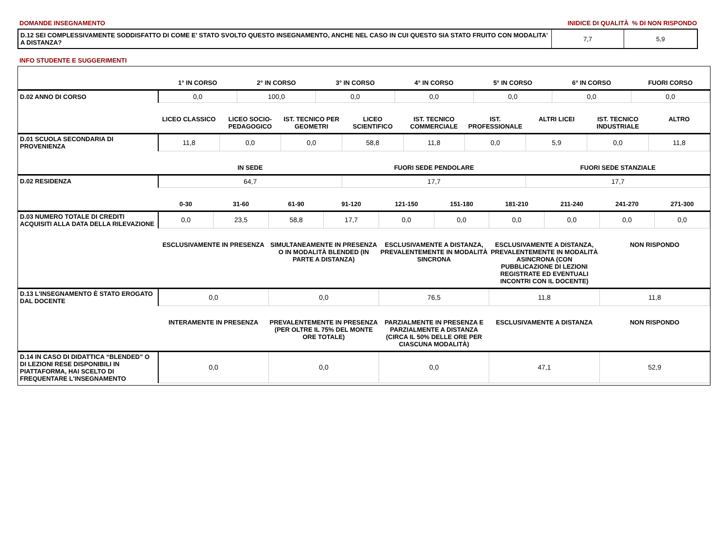DOMANDE INSEGNAMENTO INIDICE DI QUALITÀ % DI NON RISPONDO
| D.12 SEI COMPLESSIVAMENTE SODDISFATTO DI COME E' STATO SVOLTO QUESTO INSEGNAMENTO, ANCHE NEL CASO IN CUI QUESTO SIA STATO FRUITO CON MODALITA' A DISTANZA? | 7,7 | 5,9 |
INFO STUDENTE E SUGGERIMENTI
| | 1° IN CORSO | 2° IN CORSO | 3° IN CORSO | 4° IN CORSO | 5° IN CORSO | 6° IN CORSO | FUORI CORSO |
| --- | --- | --- | --- | --- | --- | --- | --- |
| D.02 ANNO DI CORSO | 0,0 | 100,0 | 0,0 | 0,0 | 0,0 | 0,0 | 0,0 |
| | LICEO CLASSICO | LICEO SOCIO-PEDAGOGICO | IST. TECNICO PER GEOMETRI | LICEO SCIENTIFICO | IST. TECNICO COMMERCIALE | IST. PROFESSIONALE | ALTRI LICEI | IST. TECNICO INDUSTRIALE | ALTRO |
| --- | --- | --- | --- | --- | --- | --- | --- | --- | --- |
| D.01 SCUOLA SECONDARIA DI PROVENIENZA | 11,8 | 0,0 | 0,0 | 58,8 | 11,8 | 0,0 | 5,9 | 0,0 | 11,8 |
| | IN SEDE | FUORI SEDE PENDOLARE | FUORI SEDE STANZIALE |
| --- | --- | --- | --- |
| D.02 RESIDENZA | 64,7 | 17,7 | 17,7 |
| | 0-30 | 31-60 | 61-90 | 91-120 | 121-150 | 151-180 | 181-210 | 211-240 | 241-270 | 271-300 |
| --- | --- | --- | --- | --- | --- | --- | --- | --- | --- | --- |
| D.03 NUMERO TOTALE DI CREDITI ACQUISITI ALLA DATA DELLA RILEVAZIONE | 0,0 | 23,5 | 58,8 | 17,7 | 0,0 | 0,0 | 0,0 | 0,0 | 0,0 | 0,0 |
| | ESCLUSIVAMENTE IN PRESENZA | SIMULTANEAMENTE IN PRESENZA O IN MODALITÀ BLENDED (IN PARTE A DISTANZA) | ESCLUSIVAMENTE A DISTANZA, PREVALENTEMENTE IN MODALITÀ SINCRONA | ESCLUSIVAMENTE A DISTANZA, PREVALENTEMENTE IN MODALITÀ ASINCRONA (CON PUBBLICAZIONE DI LEZIONI REGISTRATE ED EVENTUALI INCONTRI CON IL DOCENTE) | NON RISPONDO |
| --- | --- | --- | --- | --- | --- |
| D.13 L'INSEGNAMENTO È STATO EROGATO DAL DOCENTE | 0,0 | 0,0 | 76,5 | 11,8 | 11,8 |
| | INTERAMENTE IN PRESENZA | PREVALENTEMENTE IN PRESENZA (PER OLTRE IL 75% DEL MONTE ORE TOTALE) | PARZIALMENTE IN PRESENZA E PARZIALMENTE A DISTANZA (CIRCA IL 50% DELLE ORE PER CIASCUNA MODALITÀ) | ESCLUSIVAMENTE A DISTANZA | NON RISPONDO |
| --- | --- | --- | --- | --- | --- |
| D.14 IN CASO DI DIDATTICA “BLENDED” O DI LEZIONI RESE DISPONIBILI IN PIATTAFORMA, HAI SCELTO DI FREQUENTARE L'INSEGNAMENTO | 0,0 | 0,0 | 0,0 | 47,1 | 52,9 |